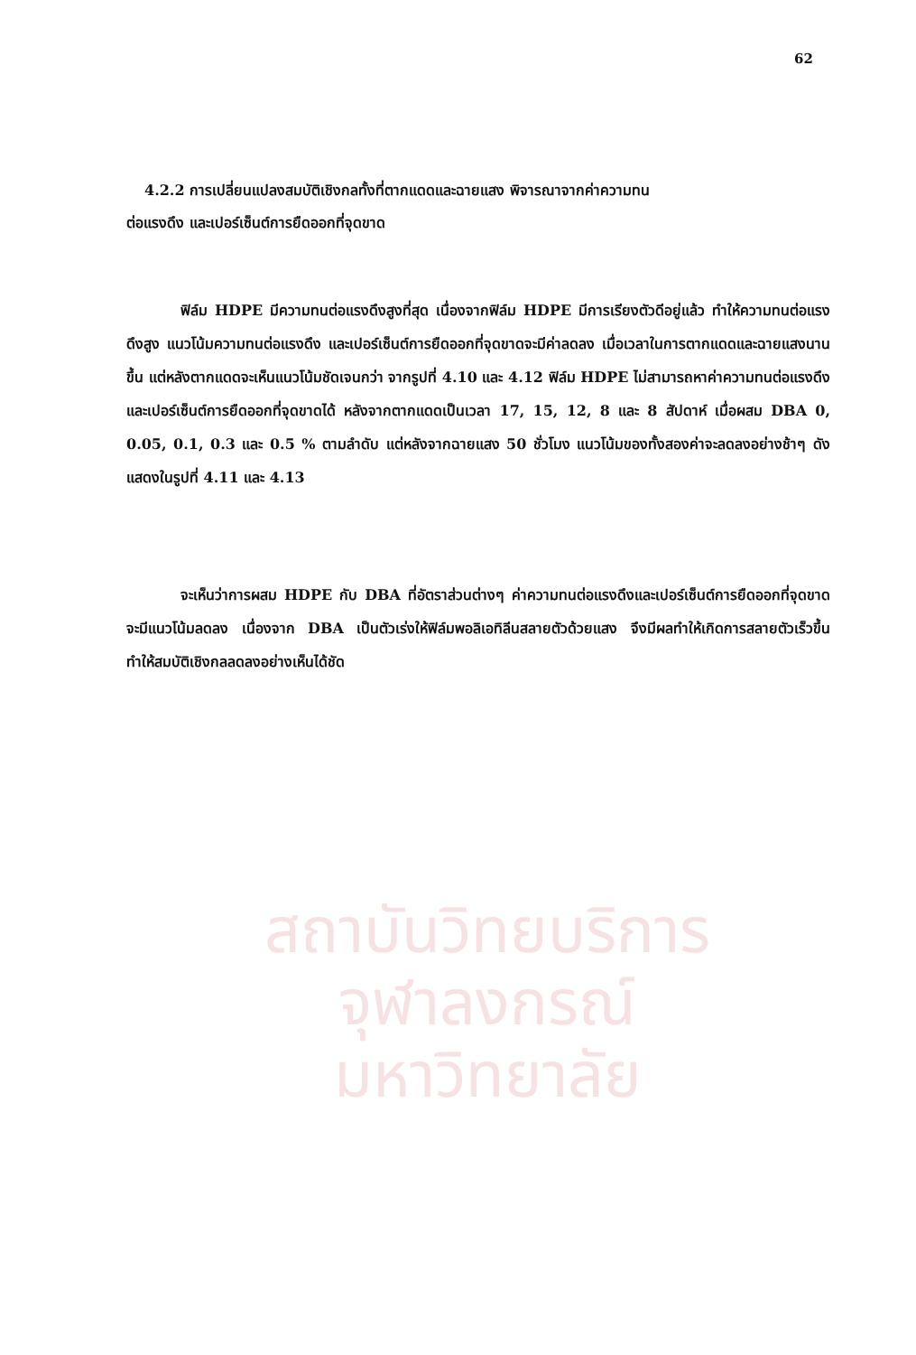62
4.2.2 การเปลี่ยนแปลงสมบัติเชิงกลทั้งที่ตากแดดและฉายแสง พิจารณาจากค่าความทน
ต่อแรงดึง และเปอร์เซ็นต์การยืดออกที่จุดขาด
ฟิล์ม HDPE มีความทนต่อแรงดึงสูงที่สุด เนื่องจากฟิล์ม HDPE มีการเรียงตัวดีอยู่แล้ว ทำให้ความทนต่อแรงดึงสูง แนวโน้มความทนต่อแรงดึง และเปอร์เซ็นต์การยืดออกที่จุดขาดจะมีค่าลดลง เมื่อเวลาในการตากแดดและฉายแสงนานขึ้น แต่หลังตากแดดจะเห็นแนวโน้มชัดเจนกว่า จากรูปที่ 4.10 และ 4.12 ฟิล์ม HDPE ไม่สามารถหาค่าความทนต่อแรงดึง และเปอร์เซ็นต์การยืดออกที่จุดขาดได้ หลังจากตากแดดเป็นเวลา 17, 15, 12, 8 และ 8 สัปดาห์ เมื่อผสม DBA 0, 0.05, 0.1, 0.3 และ 0.5 % ตามลำดับ แต่หลังจากฉายแสง 50 ชั่วโมง แนวโน้มของทั้งสองค่าจะลดลงอย่างช้าๆ ดังแสดงในรูปที่ 4.11 และ 4.13
จะเห็นว่าการผสม HDPE กับ DBA ที่อัตราส่วนต่างๆ ค่าความทนต่อแรงดึงและเปอร์เซ็นต์การยืดออกที่จุดขาดจะมีแนวโน้มลดลง เนื่องจาก DBA เป็นตัวเร่งให้ฟิล์มพอลิเอทิลีนสลายตัวด้วยแสง จึงมีผลทำให้เกิดการสลายตัวเร็วขึ้น ทำให้สมบัติเชิงกลลดลงอย่างเห็นได้ชัด
สถาบันวิทยบริการ
จุฬาลงกรณ์มหาวิทยาลัย